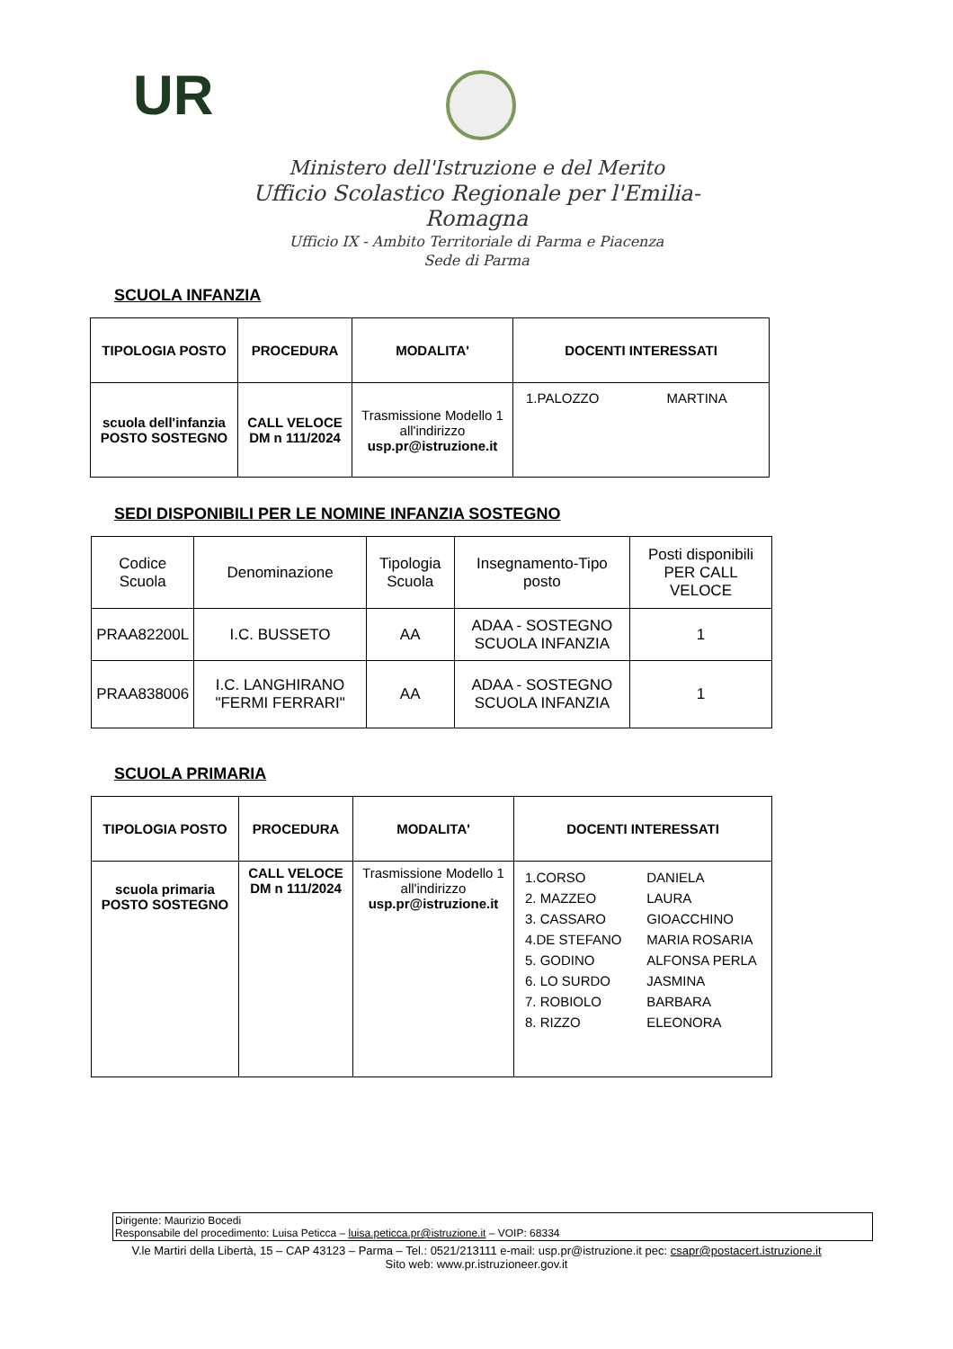UR
Ministero dell'Istruzione e del Merito
Ufficio Scolastico Regionale per l'Emilia-Romagna
Ufficio IX - Ambito Territoriale di Parma e Piacenza
Sede di Parma
SCUOLA INFANZIA
| TIPOLOGIA POSTO | PROCEDURA | MODALITA' | DOCENTI INTERESSATI |
| --- | --- | --- | --- |
| scuola dell'infanzia POSTO SOSTEGNO | CALL VELOCE DM n 111/2024 | Trasmissione Modello 1 all'indirizzo usp.pr@istruzione.it | 1.PALOZZO MARTINA |
SEDI DISPONIBILI PER LE NOMINE INFANZIA SOSTEGNO
| Codice Scuola | Denominazione | Tipologia Scuola | Insegnamento-Tipo posto | Posti disponibili PER CALL VELOCE |
| PRAA82200L | I.C. BUSSETO | AA | ADAA - SOSTEGNO SCUOLA INFANZIA | 1 |
| PRAA838006 | I.C. LANGHIRANO "FERMI FERRARI" | AA | ADAA - SOSTEGNO SCUOLA INFANZIA | 1 |
SCUOLA PRIMARIA
| TIPOLOGIA POSTO | PROCEDURA | MODALITA' | DOCENTI INTERESSATI |
| --- | --- | --- | --- |
| scuola primaria POSTO SOSTEGNO | CALL VELOCE DM n 111/2024 | Trasmissione Modello 1 all'indirizzo usp.pr@istruzione.it | / 1.CORSO / DANIELA / / 2. MAZZEO / LAURA / / 3. CASSARO / GIOACCHINO / / 4.DE STEFANO / MARIA ROSARIA / / 5. GODINO / ALFONSA PERLA / / 6. LO SURDO / JASMINA / / 7. ROBIOLO / BARBARA / / 8. RIZZO / ELEONORA / |
Dirigente: Maurizio Bocedi
Responsabile del procedimento: Luisa Peticca – luisa.peticca.pr@istruzione.it – VOIP: 68334
V.le Martiri della Libertà, 15 – CAP 43123 – Parma – Tel.: 0521/213111 e-mail: usp.pr@istruzione.it pec: csapr@postacert.istruzione.it
Sito web: www.pr.istruzioneer.gov.it